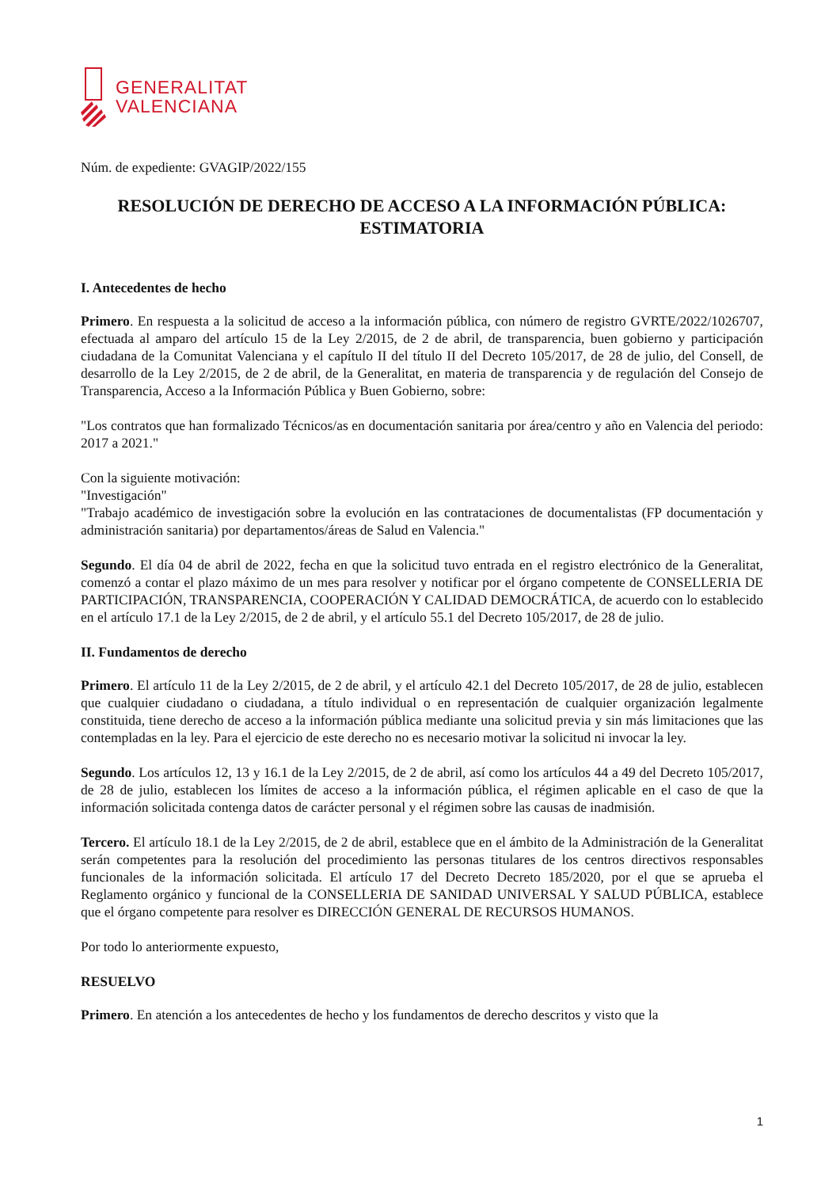GENERALITAT
VALENCIANA
Núm. de expediente: GVAGIP/2022/155
RESOLUCIÓN DE DERECHO DE ACCESO A LA INFORMACIÓN PÚBLICA:
ESTIMATORIA
I. Antecedentes de hecho
Primero. En respuesta a la solicitud de acceso a la información pública, con número de registro GVRTE/2022/1026707, efectuada al amparo del artículo 15 de la Ley 2/2015, de 2 de abril, de transparencia, buen gobierno y participación ciudadana de la Comunitat Valenciana y el capítulo II del título II del Decreto 105/2017, de 28 de julio, del Consell, de desarrollo de la Ley 2/2015, de 2 de abril, de la Generalitat, en materia de transparencia y de regulación del Consejo de Transparencia, Acceso a la Información Pública y Buen Gobierno, sobre:
"Los contratos que han formalizado Técnicos/as en documentación sanitaria por área/centro y año en Valencia del periodo: 2017 a 2021."
Con la siguiente motivación:
"Investigación"
"Trabajo académico de investigación sobre la evolución en las contrataciones de documentalistas (FP documentación y administración sanitaria) por departamentos/áreas de Salud en Valencia."
Segundo. El día 04 de abril de 2022, fecha en que la solicitud tuvo entrada en el registro electrónico de la Generalitat, comenzó a contar el plazo máximo de un mes para resolver y notificar por el órgano competente de CONSELLERIA DE PARTICIPACIÓN, TRANSPARENCIA, COOPERACIÓN Y CALIDAD DEMOCRÁTICA, de acuerdo con lo establecido en el artículo 17.1 de la Ley 2/2015, de 2 de abril, y el artículo 55.1 del Decreto 105/2017, de 28 de julio.
II. Fundamentos de derecho
Primero. El artículo 11 de la Ley 2/2015, de 2 de abril, y el artículo 42.1 del Decreto 105/2017, de 28 de julio, establecen que cualquier ciudadano o ciudadana, a título individual o en representación de cualquier organización legalmente constituida, tiene derecho de acceso a la información pública mediante una solicitud previa y sin más limitaciones que las contempladas en la ley. Para el ejercicio de este derecho no es necesario motivar la solicitud ni invocar la ley.
Segundo. Los artículos 12, 13 y 16.1 de la Ley 2/2015, de 2 de abril, así como los artículos 44 a 49 del Decreto 105/2017, de 28 de julio, establecen los límites de acceso a la información pública, el régimen aplicable en el caso de que la información solicitada contenga datos de carácter personal y el régimen sobre las causas de inadmisión.
Tercero. El artículo 18.1 de la Ley 2/2015, de 2 de abril, establece que en el ámbito de la Administración de la Generalitat serán competentes para la resolución del procedimiento las personas titulares de los centros directivos responsables funcionales de la información solicitada. El artículo 17 del Decreto Decreto 185/2020, por el que se aprueba el Reglamento orgánico y funcional de la CONSELLERIA DE SANIDAD UNIVERSAL Y SALUD PÚBLICA, establece que el órgano competente para resolver es DIRECCIÓN GENERAL DE RECURSOS HUMANOS.
Por todo lo anteriormente expuesto,
RESUELVO
Primero. En atención a los antecedentes de hecho y los fundamentos de derecho descritos y visto que la
1